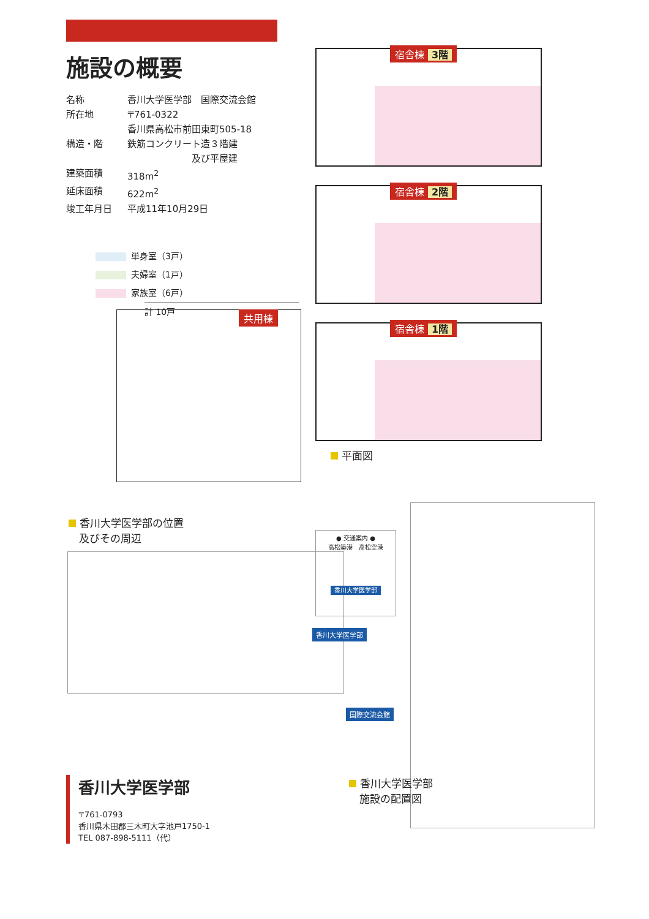施設の概要
名称 香川大学医学部　国際交流会館
所在地 〒761-0322
香川県高松市前田東町505-18
構造・階 鉄筋コンクリート造３階建
　　　　　　　及び平屋建
建築面積 318m<sup>2</sup>
延床面積 622m<sup>2</sup>
竣工年月日 平成11年10月29日
単身室（3戸）
夫婦室（1戸）
家族室（6戸）
計 10戸
宿舎棟 3階
宿舎棟 2階
宿舎棟 1階
共用棟
平面図
香川大学医学部の位置
　及びその周辺
● 交通案内 ●
高松築港　高松空港
香川大学医学部
香川大学医学部
国際交流会館
香川大学医学部
　施設の配置図
香川大学医学部
〒761-0793
香川県木田郡三木町大字池戸1750-1
TEL 087-898-5111（代）